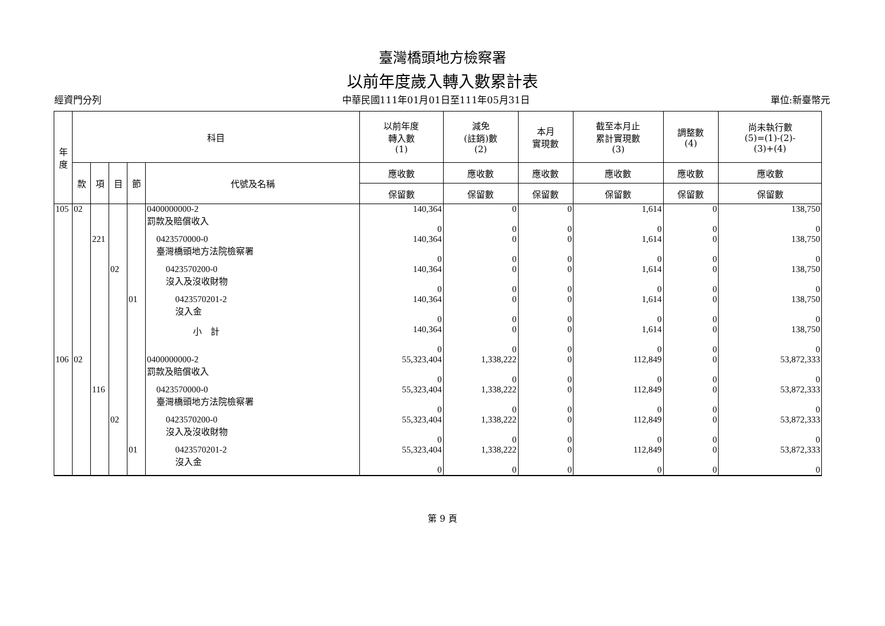臺灣橋頭地方檢察署
以前年度歲入轉入數累計表
經資門分列 中華民國111年01月01日至111年05月31日 單位:新臺幣元
| 年 度 | 科目 | | | | | 以前年度 轉入數 (1) | 減免 (註銷)數 (2) | 本月 實現數 | 截至本月止 累計實現數 (3) | 調整數 (4) | 尚未執行數 (5)=(1)-(2)- (3)+(4) |
| --- | --- | --- | --- | --- | --- | --- | --- | --- | --- | --- | --- |
| | 款 | 項 | 目 | 節 | 代號及名稱 | 應收數 | 應收數 | 應收數 | 應收數 | 應收數 | 應收數 |
| | | | | | | 保留數 | 保留數 | 保留數 | 保留數 | 保留數 | 保留數 |
| 105 | 02 | | | | 0400000000-2 罰款及賠償收入 | 140,364 0 | 0 0 | 0 0 | 1,614 0 | 0 0 | 138,750 0 |
| | | 221 | | | 0423570000-0 臺灣橋頭地方法院檢察署 | 140,364 0 | 0 0 | 0 0 | 1,614 0 | 0 0 | 138,750 0 |
| | | | 02 | | 0423570200-0 沒入及沒收財物 | 140,364 0 | 0 0 | 0 0 | 1,614 0 | 0 0 | 138,750 0 |
| | | | | 01 | 0423570201-2 沒入金 | 140,364 0 | 0 0 | 0 0 | 1,614 0 | 0 0 | 138,750 0 |
| | | | | | 小 計 | 140,364 0 | 0 0 | 0 0 | 1,614 0 | 0 0 | 138,750 0 |
| 106 | 02 | | | | 0400000000-2 罰款及賠償收入 | 55,323,404 0 | 1,338,222 0 | 0 0 | 112,849 0 | 0 0 | 53,872,333 0 |
| | | 116 | | | 0423570000-0 臺灣橋頭地方法院檢察署 | 55,323,404 0 | 1,338,222 0 | 0 0 | 112,849 0 | 0 0 | 53,872,333 0 |
| | | | 02 | | 0423570200-0 沒入及沒收財物 | 55,323,404 0 | 1,338,222 0 | 0 0 | 112,849 0 | 0 0 | 53,872,333 0 |
| | | | | 01 | 0423570201-2 沒入金 | 55,323,404 0 | 1,338,222 0 | 0 0 | 112,849 0 | 0 0 | 53,872,333 0 |
第 9 頁